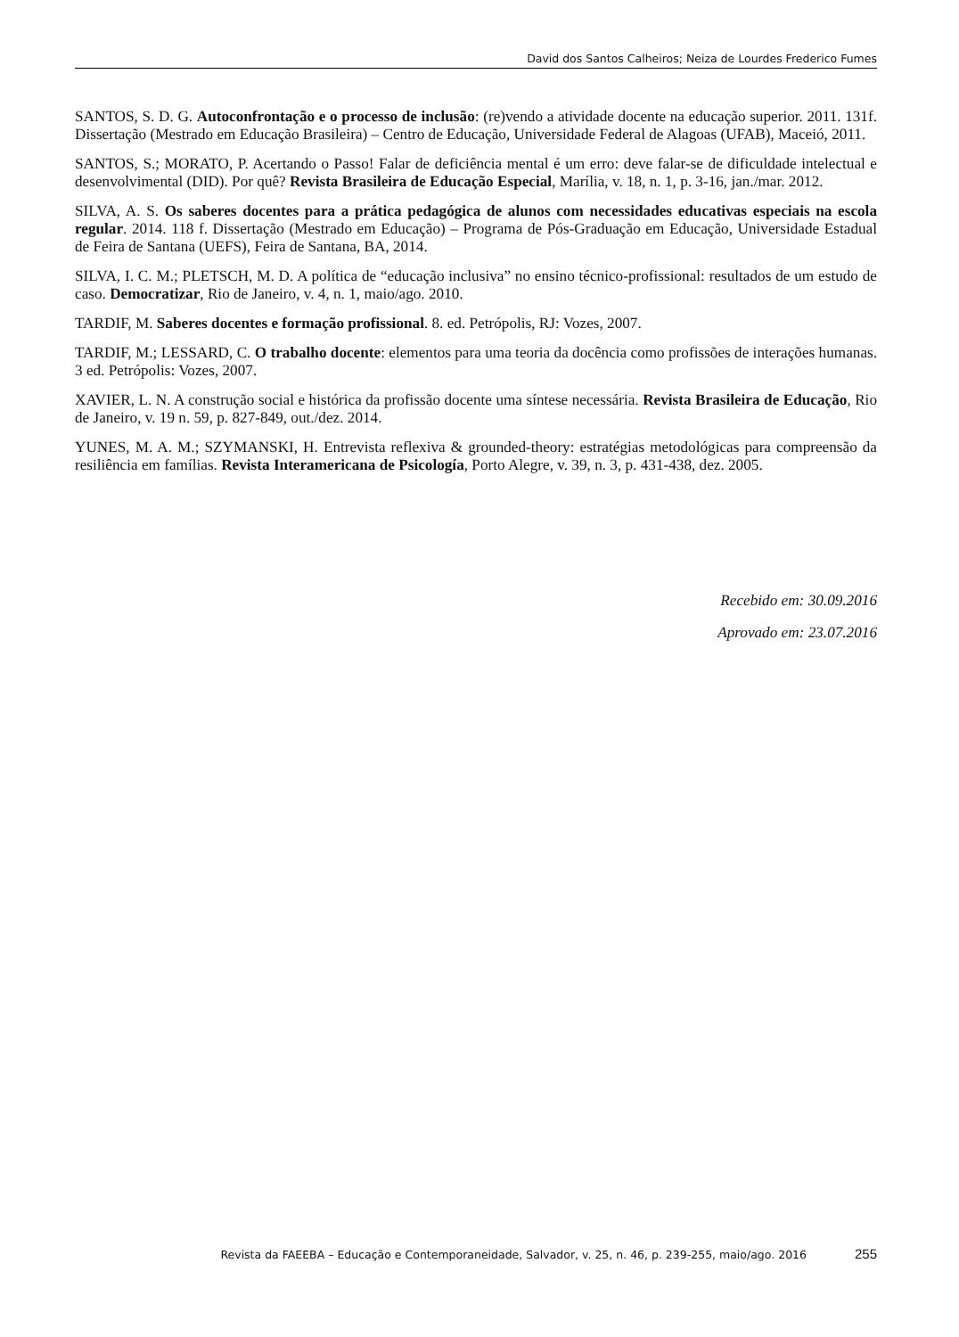David dos Santos Calheiros; Neiza de Lourdes Frederico Fumes
SANTOS, S. D. G. Autoconfrontação e o processo de inclusão: (re)vendo a atividade docente na educação superior. 2011. 131f. Dissertação (Mestrado em Educação Brasileira) – Centro de Educação, Universidade Federal de Alagoas (UFAB), Maceió, 2011.
SANTOS, S.; MORATO, P. Acertando o Passo! Falar de deficiência mental é um erro: deve falar-se de dificuldade intelectual e desenvolvimental (DID). Por quê? Revista Brasileira de Educação Especial, Marília, v. 18, n. 1, p. 3-16, jan./mar. 2012.
SILVA, A. S. Os saberes docentes para a prática pedagógica de alunos com necessidades educativas especiais na escola regular. 2014. 118 f. Dissertação (Mestrado em Educação) – Programa de Pós-Graduação em Educação, Universidade Estadual de Feira de Santana (UEFS), Feira de Santana, BA, 2014.
SILVA, I. C. M.; PLETSCH, M. D. A política de “educação inclusiva” no ensino técnico-profissional: resultados de um estudo de caso. Democratizar, Rio de Janeiro, v. 4, n. 1, maio/ago. 2010.
TARDIF, M. Saberes docentes e formação profissional. 8. ed. Petrópolis, RJ: Vozes, 2007.
TARDIF, M.; LESSARD, C. O trabalho docente: elementos para uma teoria da docência como profissões de interações humanas. 3 ed. Petrópolis: Vozes, 2007.
XAVIER, L. N. A construção social e histórica da profissão docente uma síntese necessária. Revista Brasileira de Educação, Rio de Janeiro, v. 19 n. 59, p. 827-849, out./dez. 2014.
YUNES, M. A. M.; SZYMANSKI, H. Entrevista reflexiva & grounded-theory: estratégias metodológicas para compreensão da resiliência em famílias. Revista Interamericana de Psicología, Porto Alegre, v. 39, n. 3, p. 431-438, dez. 2005.
Recebido em: 30.09.2016
Aprovado em: 23.07.2016
Revista da FAEEBA – Educação e Contemporaneidade, Salvador, v. 25, n. 46, p. 239-255, maio/ago. 2016 255